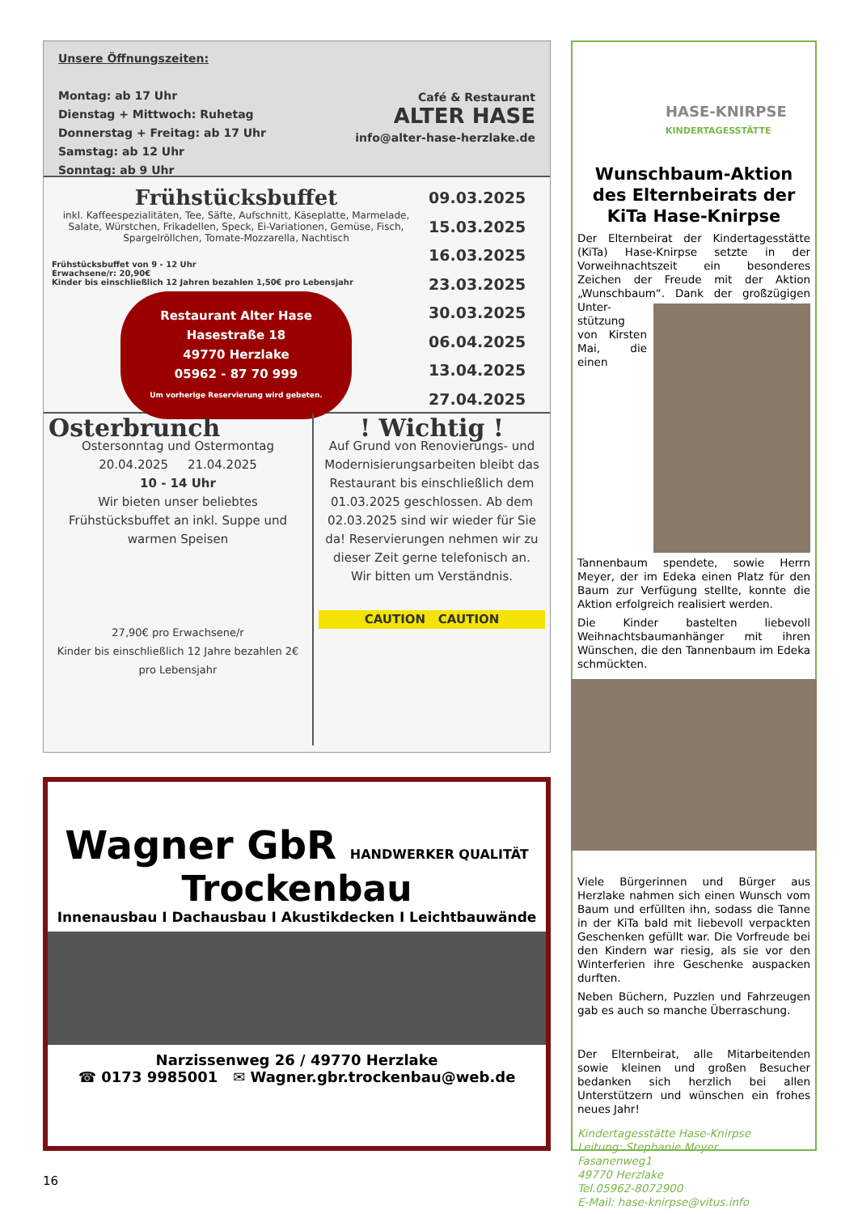Unsere Öffnungszeiten:
Montag: ab 17 Uhr
Dienstag + Mittwoch: Ruhetag
Donnerstag + Freitag: ab 17 Uhr
Samstag: ab 12 Uhr
Sonntag: ab 9 Uhr
Café & Restaurant
ALTER HASE
info@alter-hase-herzlake.de
Frühstücksbuffet
inkl. Kaffeespezialitäten, Tee, Säfte, Aufschnitt, Käseplatte, Marmelade, Salate, Würstchen, Frikadellen, Speck, Ei-Variationen, Gemüse, Fisch, Spargelröllchen, Tomate-Mozzarella, Nachtisch
Frühstücksbuffet von 9 - 12 Uhr
Erwachsene/r: 20,90€
Kinder bis einschließlich 12 Jahren bezahlen 1,50€ pro Lebensjahr
Restaurant Alter Hase
Hasestraße 18
49770 Herzlake
05962 - 87 70 999
Um vorherige Reservierung wird gebeten.
09.03.2025
15.03.2025
16.03.2025
23.03.2025
30.03.2025
06.04.2025
13.04.2025
27.04.2025
Osterbrunch
Ostersonntag und Ostermontag
20.04.2025 21.04.2025
10 - 14 Uhr
Wir bieten unser beliebtes Frühstücksbuffet an inkl. Suppe und warmen Speisen
27,90€ pro Erwachsene/r
Kinder bis einschließlich 12 Jahre bezahlen 2€ pro Lebensjahr
! Wichtig !
Auf Grund von Renovierungs- und Modernisierungsarbeiten bleibt das Restaurant bis einschließlich dem 01.03.2025 geschlossen. Ab dem 02.03.2025 sind wir wieder für Sie da! Reservierungen nehmen wir zu dieser Zeit gerne telefonisch an.
Wir bitten um Verständnis.
CAUTION CAUTION
Wagner GbR HANDWERKER QUALITÄT
Trockenbau
Innenausbau I Dachausbau I Akustikdecken I Leichtbauwände
Narzissenweg 26 / 49770 Herzlake
☎ 0173 9985001 ✉ Wagner.gbr.trockenbau@web.de
16
HASE-KNIRPSE
KINDERTAGESSTÄTTE
Wunschbaum-Aktion des Elternbeirats der KiTa Hase-Knirpse
Der Elternbeirat der Kindertagesstätte (KiTa) Hase-Knirpse setzte in der Vorweihnachtszeit ein besonderes Zeichen der Freude mit der Aktion „Wunschbaum“. Dank der großzügigen Unter-
stützung von Kirsten Mai, die einen Tannenbaum spendete, sowie Herrn Meyer, der im Edeka einen Platz für den Baum zur Verfügung stellte, konnte die Aktion erfolgreich realisiert werden.
Die Kinder bastelten liebevoll Weihnachtsbaumanhänger mit ihren Wünschen, die den Tannenbaum im Edeka schmückten.
Viele Bürgerinnen und Bürger aus Herzlake nahmen sich einen Wunsch vom Baum und erfüllten ihn, sodass die Tanne in der KiTa bald mit liebevoll verpackten Geschenken gefüllt war. Die Vorfreude bei den Kindern war riesig, als sie vor den Winterferien ihre Geschenke auspacken durften.
Neben Büchern, Puzzlen und Fahrzeugen gab es auch so manche Überraschung.
Der Elternbeirat, alle Mitarbeitenden sowie kleinen und großen Besucher bedanken sich herzlich bei allen Unterstützern und wünschen ein frohes neues Jahr!
Kindertagesstätte Hase-Knirpse
Leitung: Stephanie Meyer
Fasanenweg1
49770 Herzlake
Tel.05962-8072900
E-Mail: hase-knirpse@vitus.info